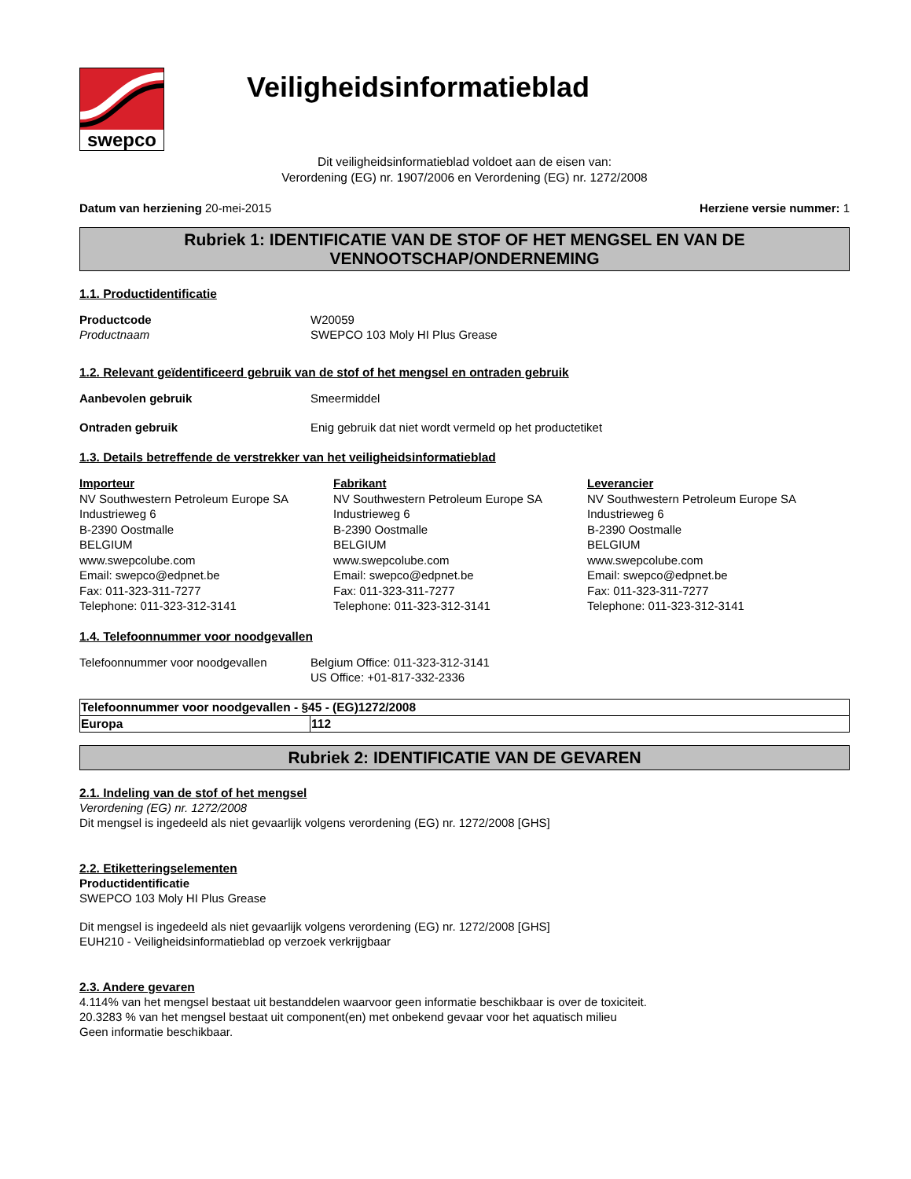swepco
Veiligheidsinformatieblad
Dit veiligheidsinformatieblad voldoet aan de eisen van:
Verordening (EG) nr. 1907/2006 en Verordening (EG) nr. 1272/2008
Datum van herziening 20-mei-2015 Herziene versie nummer: 1
Rubriek 1: IDENTIFICATIE VAN DE STOF OF HET MENGSEL EN VAN DE VENNOOTSCHAP/ONDERNEMING
1.1. Productidentificatie
Productcode
Productnaam
W20059
SWEPCO 103 Moly HI Plus Grease
1.2. Relevant geïdentificeerd gebruik van de stof of het mengsel en ontraden gebruik
Aanbevolen gebruik Smeermiddel
Ontraden gebruik Enig gebruik dat niet wordt vermeld op het productetiket
1.3. Details betreffende de verstrekker van het veiligheidsinformatieblad
Importeur
NV Southwestern Petroleum Europe SA
Industrieweg 6
B-2390 Oostmalle
BELGIUM
www.swepcolube.com
Email: swepco@edpnet.be
Fax: 011-323-311-7277
Telephone: 011-323-312-3141
Fabrikant
NV Southwestern Petroleum Europe SA
Industrieweg 6
B-2390 Oostmalle
BELGIUM
www.swepcolube.com
Email: swepco@edpnet.be
Fax: 011-323-311-7277
Telephone: 011-323-312-3141
Leverancier
NV Southwestern Petroleum Europe SA
Industrieweg 6
B-2390 Oostmalle
BELGIUM
www.swepcolube.com
Email: swepco@edpnet.be
Fax: 011-323-311-7277
Telephone: 011-323-312-3141
1.4. Telefoonnummer voor noodgevallen
Telefoonnummer voor noodgevallen Belgium Office: 011-323-312-3141
US Office: +01-817-332-2336
| Telefoonnummer voor noodgevallen - §45 - (EG)1272/2008 | |
| Europa | 112 |
Rubriek 2: IDENTIFICATIE VAN DE GEVAREN
2.1. Indeling van de stof of het mengsel
Verordening (EG) nr. 1272/2008
Dit mengsel is ingedeeld als niet gevaarlijk volgens verordening (EG) nr. 1272/2008 [GHS]
2.2. Etiketteringselementen
Productidentificatie
SWEPCO 103 Moly HI Plus Grease
Dit mengsel is ingedeeld als niet gevaarlijk volgens verordening (EG) nr. 1272/2008 [GHS]
EUH210 - Veiligheidsinformatieblad op verzoek verkrijgbaar
2.3. Andere gevaren
4.114% van het mengsel bestaat uit bestanddelen waarvoor geen informatie beschikbaar is over de toxiciteit.
20.3283 % van het mengsel bestaat uit component(en) met onbekend gevaar voor het aquatisch milieu
Geen informatie beschikbaar.